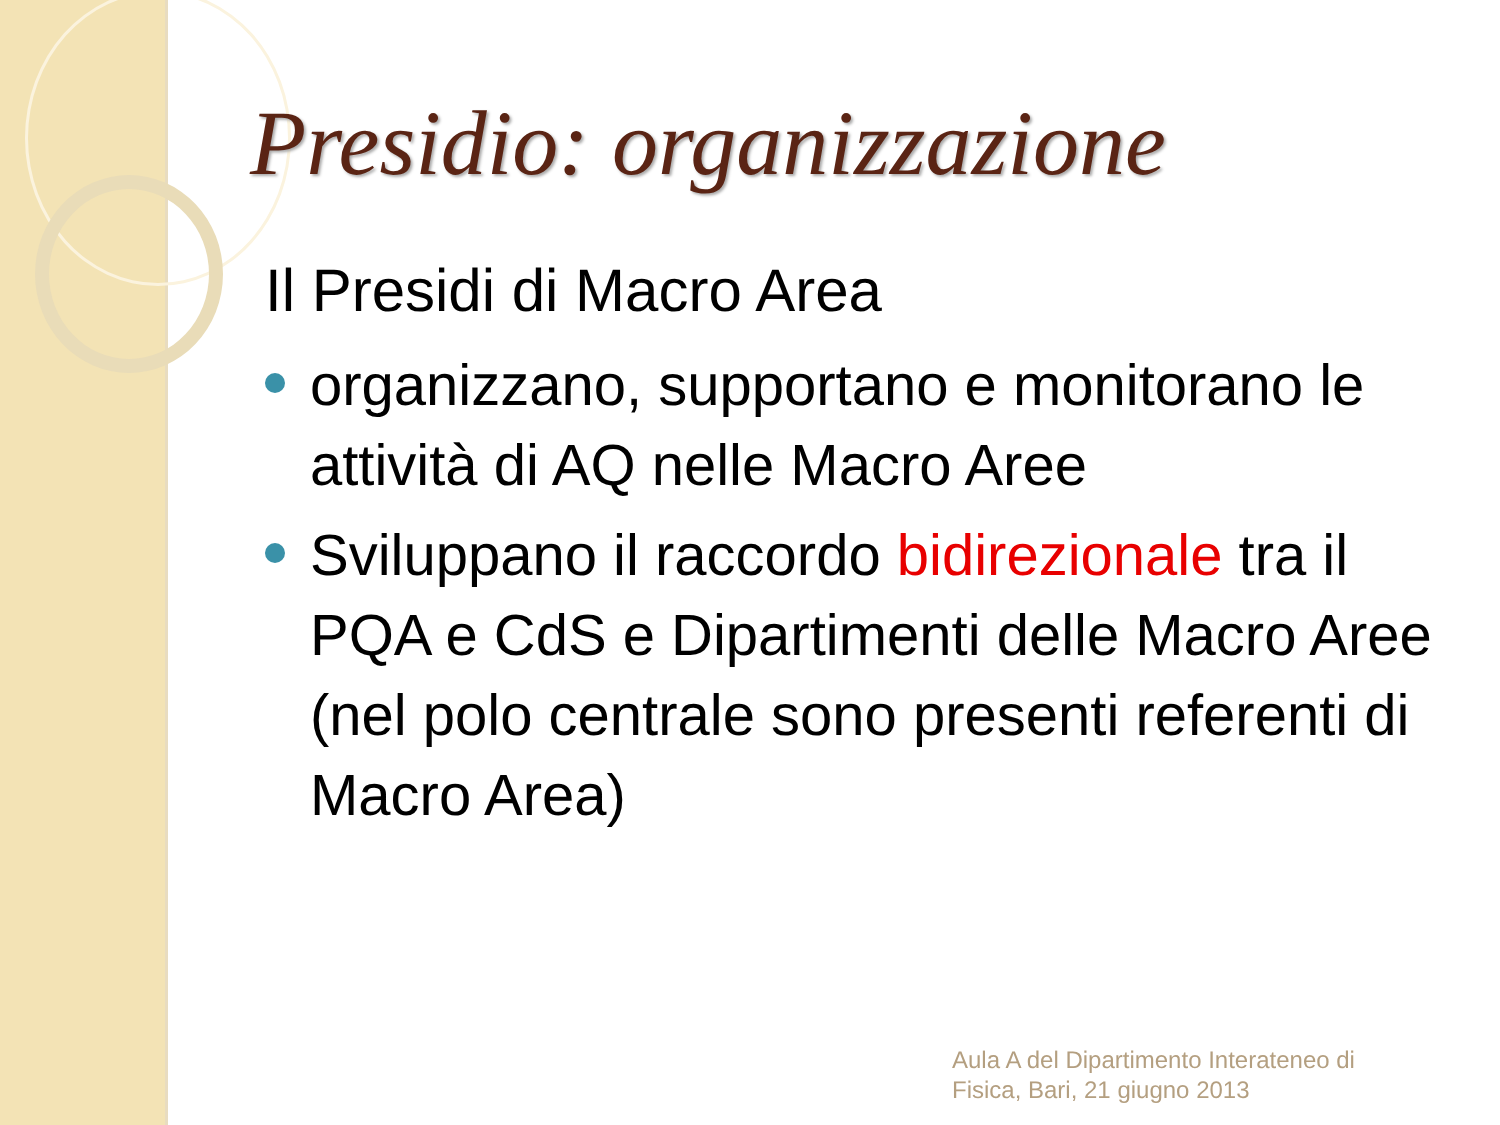Presidio: organizzazione
Il Presidi di Macro Area
organizzano, supportano e monitorano le attività di AQ nelle Macro Aree
Sviluppano il raccordo bidirezionale tra il PQA e CdS e Dipartimenti delle Macro Aree (nel polo centrale sono presenti referenti di Macro Area)
Aula A del Dipartimento Interateneo di
Fisica, Bari, 21 giugno 2013